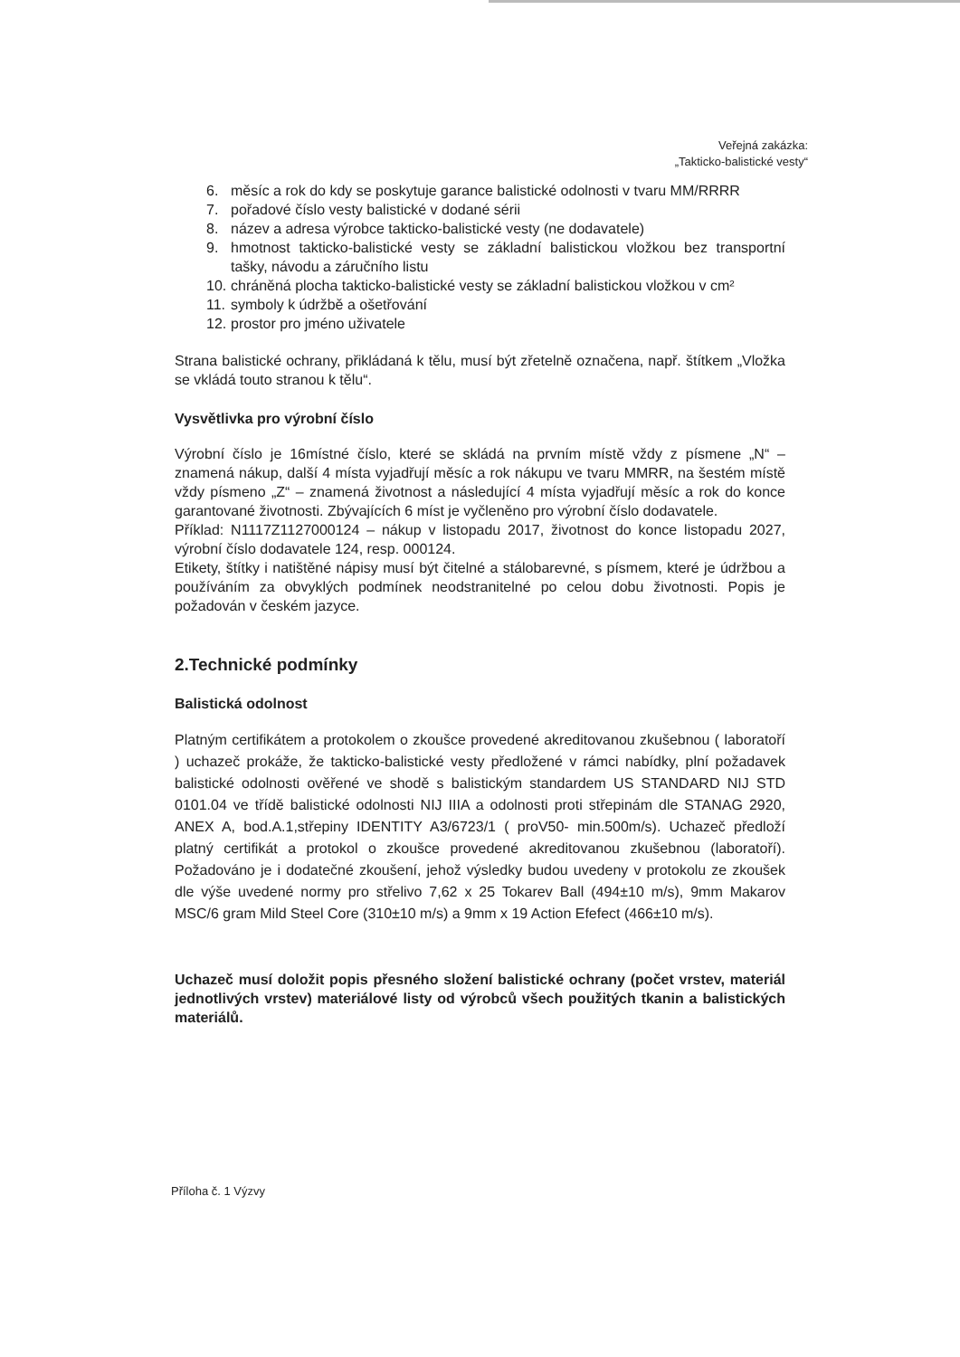Veřejná zakázka:
„Takticko-balistické vesty“
6. měsíc a rok do kdy se poskytuje garance balistické odolnosti v tvaru MM/RRRR
7. pořadové číslo vesty balistické v dodané sérii
8. název a adresa výrobce takticko-balistické vesty (ne dodavatele)
9. hmotnost takticko-balistické vesty se základní balistickou vložkou bez transportní tašky, návodu a záručního listu
10. chráněná plocha takticko-balistické vesty se základní balistickou vložkou v cm²
11. symboly k údržbě a ošetřování
12. prostor pro jméno uživatele
Strana balistické ochrany, přikládaná k tělu, musí být zřetelně označena, např. štítkem „Vložka se vkládá touto stranou k tělu“.
Vysvětlivka pro výrobní číslo
Výrobní číslo je 16místné číslo, které se skládá na prvním místě vždy z písmene „N“ – znamená nákup, další 4 místa vyjadřují měsíc a rok nákupu ve tvaru MMRR, na šestém místě vždy písmeno „Z“ – znamená životnost a následující 4 místa vyjadřují měsíc a rok do konce garantované životnosti. Zbývajících 6 míst je vyčleněno pro výrobní číslo dodavatele.
Příklad: N1117Z1127000124 – nákup v listopadu 2017, životnost do konce listopadu 2027, výrobní číslo dodavatele 124, resp. 000124.
Etikety, štítky i natištěné nápisy musí být čitelné a stálobarevné, s písmem, které je údržbou a používáním za obvyklých podmínek neodstranitelné po celou dobu životnosti. Popis je požadován v českém jazyce.
2.Technické podmínky
Balistická odolnost
Platným certifikátem a protokolem o zkoušce provedené akreditovanou zkušebnou ( laboratoří ) uchazeč prokáže, že takticko-balistické vesty předložené v rámci nabídky, plní požadavek balistické odolnosti ověřené ve shodě s balistickým standardem US STANDARD NIJ STD 0101.04 ve třídě balistické odolnosti NIJ IIIA a odolnosti proti střepinám dle STANAG 2920, ANEX A, bod.A.1,střepiny IDENTITY A3/6723/1 ( proV50- min.500m/s). Uchazeč předloží platný certifikát a protokol o zkoušce provedené akreditovanou zkušebnou (laboratoří). Požadováno je i dodatečné zkoušení, jehož výsledky budou uvedeny v protokolu ze zkoušek dle výše uvedené normy pro střelivo 7,62 x 25 Tokarev Ball (494±10 m/s), 9mm Makarov MSC/6 gram Mild Steel Core (310±10 m/s) a 9mm x 19 Action Efefect (466±10 m/s).
Uchazeč musí doložit popis přesného složení balistické ochrany (počet vrstev, materiál jednotlivých vrstev) materiálové listy od výrobců všech použitých tkanin a balistických materiálů.
Příloha č. 1 Výzvy